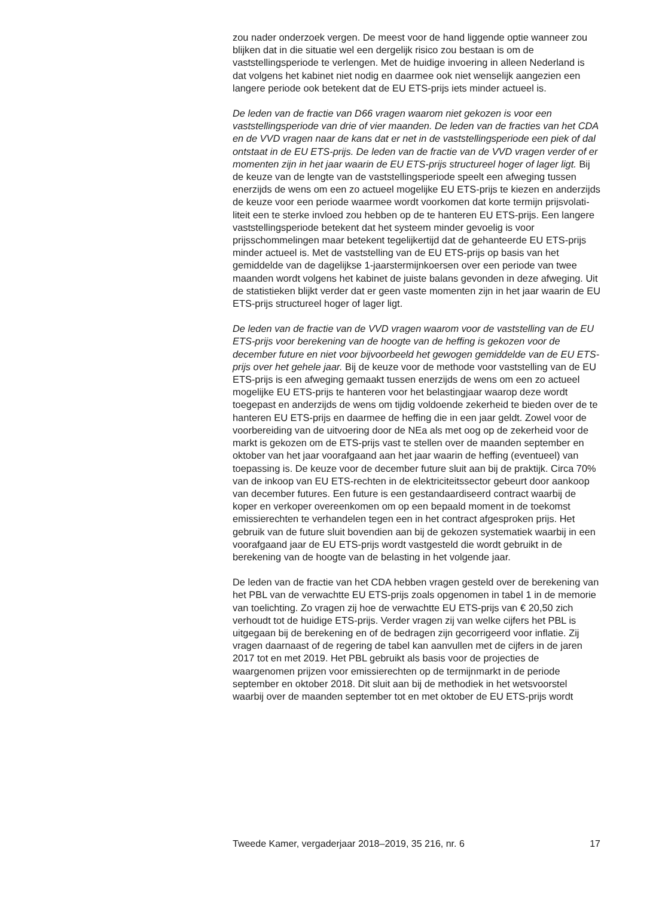zou nader onderzoek vergen. De meest voor de hand liggende optie wanneer zou blijken dat in die situatie wel een dergelijk risico zou bestaan is om de vaststellingsperiode te verlengen. Met de huidige invoering in alleen Nederland is dat volgens het kabinet niet nodig en daarmee ook niet wenselijk aangezien een langere periode ook betekent dat de EU ETS-prijs iets minder actueel is.
De leden van de fractie van D66 vragen waarom niet gekozen is voor een vaststellingsperiode van drie of vier maanden. De leden van de fracties van het CDA en de VVD vragen naar de kans dat er net in de vaststellings­periode een piek of dal ontstaat in de EU ETS-prijs. De leden van de fractie van de VVD vragen verder of er momenten zijn in het jaar waarin de EU ETS-prijs structureel hoger of lager ligt. Bij de keuze van de lengte van de vaststellingsperiode speelt een afweging tussen enerzijds de wens om een zo actueel mogelijke EU ETS-prijs te kiezen en anderzijds de keuze voor een periode waarmee wordt voorkomen dat korte termijn prijsvolati­liteit een te sterke invloed zou hebben op de te hanteren EU ETS-prijs. Een langere vaststellingsperiode betekent dat het systeem minder gevoelig is voor prijsschommelingen maar betekent tegelijkertijd dat de gehanteerde EU ETS-prijs minder actueel is. Met de vaststelling van de EU ETS-prijs op basis van het gemiddelde van de dagelijkse 1-jaarstermijnkoersen over een periode van twee maanden wordt volgens het kabinet de juiste balans gevonden in deze afweging. Uit de statistieken blijkt verder dat er geen vaste momenten zijn in het jaar waarin de EU ETS-prijs structureel hoger of lager ligt.
De leden van de fractie van de VVD vragen waarom voor de vaststelling van de EU ETS-prijs voor berekening van de hoogte van de heffing is gekozen voor de december future en niet voor bijvoorbeeld het gewogen gemiddelde van de EU ETS-prijs over het gehele jaar. Bij de keuze voor de methode voor vaststelling van de EU ETS-prijs is een afweging gemaakt tussen enerzijds de wens om een zo actueel mogelijke EU ETS-prijs te hanteren voor het belastingjaar waarop deze wordt toegepast en anderzijds de wens om tijdig voldoende zekerheid te bieden over de te hanteren EU ETS-prijs en daarmee de heffing die in een jaar geldt. Zowel voor de voorbereiding van de uitvoering door de NEa als met oog op de zekerheid voor de markt is gekozen om de ETS-prijs vast te stellen over de maanden september en oktober van het jaar voorafgaand aan het jaar waarin de heffing (eventueel) van toepassing is. De keuze voor de december future sluit aan bij de praktijk. Circa 70% van de inkoop van EU ETS-rechten in de elektriciteitssector gebeurt door aankoop van december futures. Een future is een gestandaardiseerd contract waarbij de koper en verkoper overeenkomen om op een bepaald moment in de toekomst emissierechten te verhandelen tegen een in het contract afgesproken prijs. Het gebruik van de future sluit bovendien aan bij de gekozen systematiek waarbij in een voorafgaand jaar de EU ETS-prijs wordt vastgesteld die wordt gebruikt in de berekening van de hoogte van de belasting in het volgende jaar.
De leden van de fractie van het CDA hebben vragen gesteld over de berekening van het PBL van de verwachtte EU ETS-prijs zoals opgenomen in tabel 1 in de memorie van toelichting. Zo vragen zij hoe de verwachtte EU ETS-prijs van € 20,50 zich verhoudt tot de huidige ETS-prijs. Verder vragen zij van welke cijfers het PBL is uitgegaan bij de berekening en of de bedragen zijn gecorrigeerd voor inflatie. Zij vragen daarnaast of de regering de tabel kan aanvullen met de cijfers in de jaren 2017 tot en met 2019. Het PBL gebruikt als basis voor de projecties de waargenomen prijzen voor emissierechten op de termijnmarkt in de periode september en oktober 2018. Dit sluit aan bij de methodiek in het wetsvoorstel waarbij over de maanden september tot en met oktober de EU ETS-prijs wordt
Tweede Kamer, vergaderjaar 2018–2019, 35 216, nr. 6 17